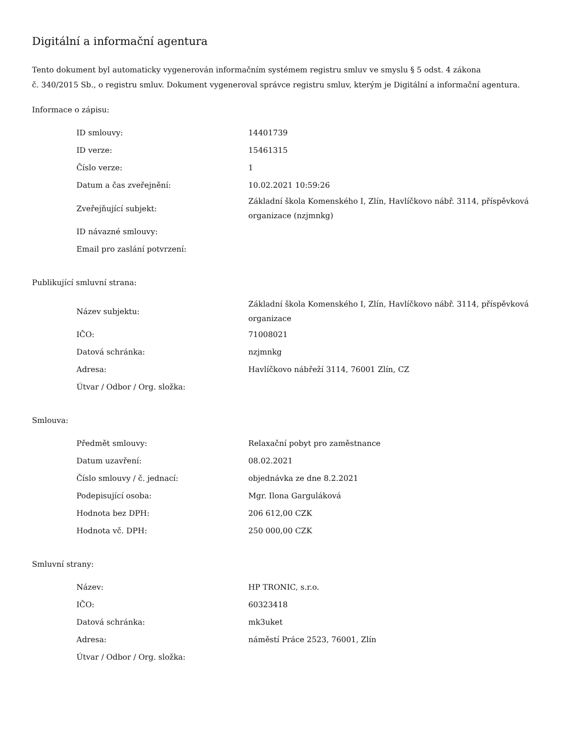Digitální a informační agentura
Tento dokument byl automaticky vygenerován informačním systémem registru smluv ve smyslu § 5 odst. 4 zákona
č. 340/2015 Sb., o registru smluv. Dokument vygeneroval správce registru smluv, kterým je Digitální a informační agentura.
Informace o zápisu:
| ID smlouvy: | 14401739 |
| ID verze: | 15461315 |
| Číslo verze: | 1 |
| Datum a čas zveřejnění: | 10.02.2021 10:59:26 |
| Zveřejňující subjekt: | Základní škola Komenského I, Zlín, Havlíčkovo nábř. 3114, příspěvková organizace (nzjmnkg) |
| ID návazné smlouvy: | |
| Email pro zaslání potvrzení: | |
Publikující smluvní strana:
| Název subjektu: | Základní škola Komenského I, Zlín, Havlíčkovo nábř. 3114, příspěvková organizace |
| IČO: | 71008021 |
| Datová schránka: | nzjmnkg |
| Adresa: | Havlíčkovo nábřeží 3114, 76001 Zlín, CZ |
| Útvar / Odbor / Org. složka: | |
Smlouva:
| Předmět smlouvy: | Relaxační pobyt pro zaměstnance |
| Datum uzavření: | 08.02.2021 |
| Číslo smlouvy / č. jednací: | objednávka ze dne 8.2.2021 |
| Podepisující osoba: | Mgr. Ilona Garguláková |
| Hodnota bez DPH: | 206 612,00 CZK |
| Hodnota vč. DPH: | 250 000,00 CZK |
Smluvní strany:
| Název: | HP TRONIC, s.r.o. |
| IČO: | 60323418 |
| Datová schránka: | mk3uket |
| Adresa: | náměstí Práce 2523, 76001, Zlín |
| Útvar / Odbor / Org. složka: | |